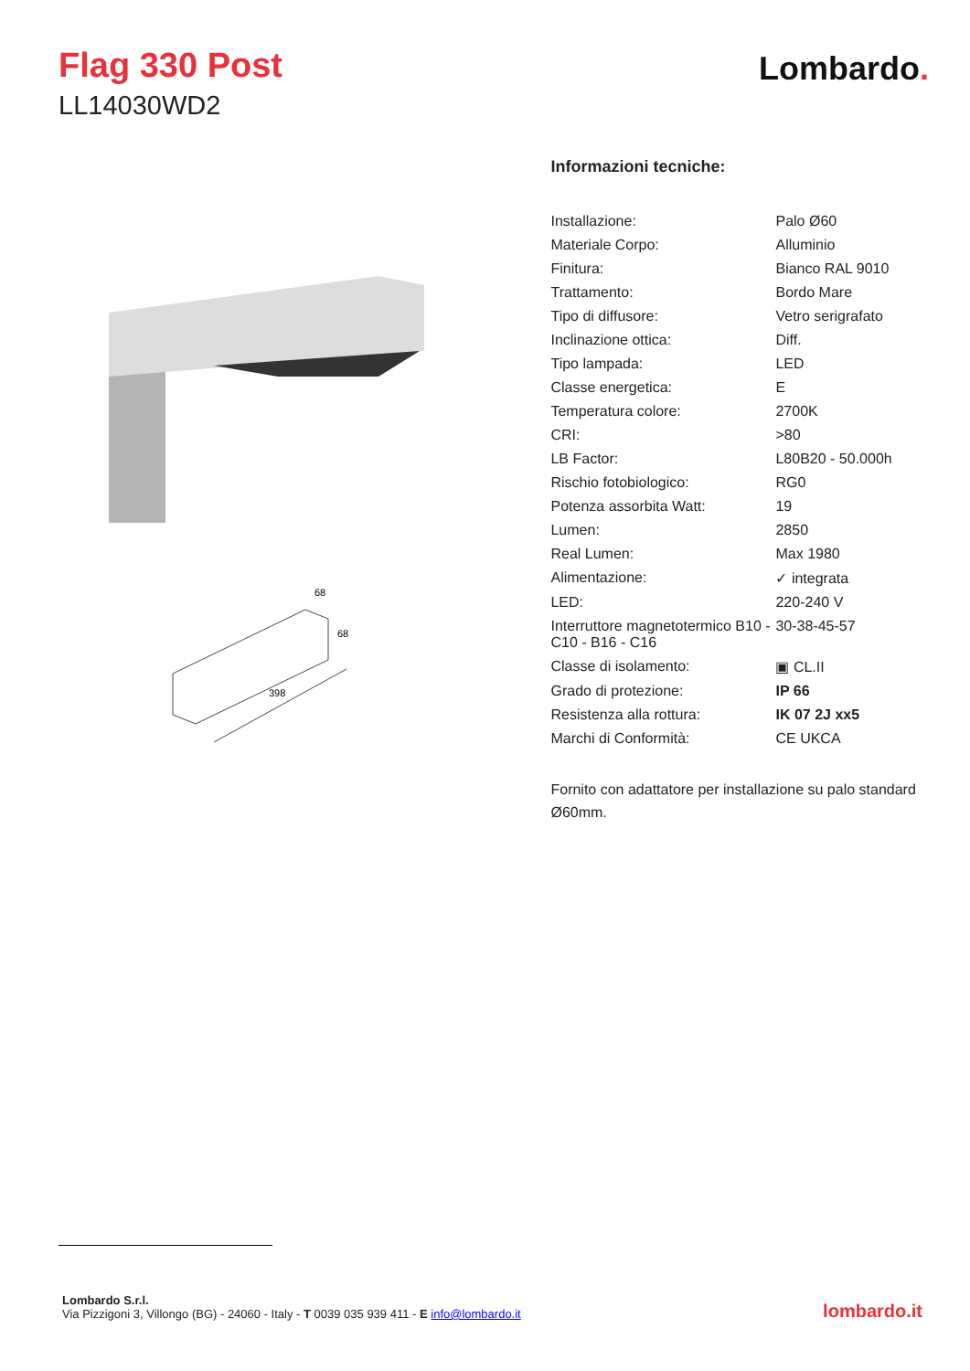Flag 330 Post
LL14030WD2
Lombardo.
398
68
68
Informazioni tecniche:
| Installazione: | Palo Ø60 |
| Materiale Corpo: | Alluminio |
| Finitura: | Bianco RAL 9010 |
| Trattamento: | Bordo Mare |
| Tipo di diffusore: | Vetro serigrafato |
| Inclinazione ottica: | Diff. |
| Tipo lampada: | LED |
| Classe energetica: | E |
| Temperatura colore: | 2700K |
| CRI: | >80 |
| LB Factor: | L80B20 - 50.000h |
| Rischio fotobiologico: | RG0 |
| Potenza assorbita Watt: | 19 |
| Lumen: | 2850 |
| Real Lumen: | Max 1980 |
| Alimentazione: | ✓ integrata |
| LED: | 220-240 V |
| Interruttore magnetotermico B10 - C10 - B16 - C16 | 30-38-45-57 |
| Classe di isolamento: | ▣ CL.II |
| Grado di protezione: | IP 66 |
| Resistenza alla rottura: | IK 07 2J xx5 |
| Marchi di Conformità: | CE UKCA |
Fornito con adattatore per installazione su palo standard Ø60mm.
Lombardo S.r.l.
Via Pizzigoni 3, Villongo (BG) - 24060 - Italy - T 0039 035 939 411 - E info@lombardo.it
lombardo.it